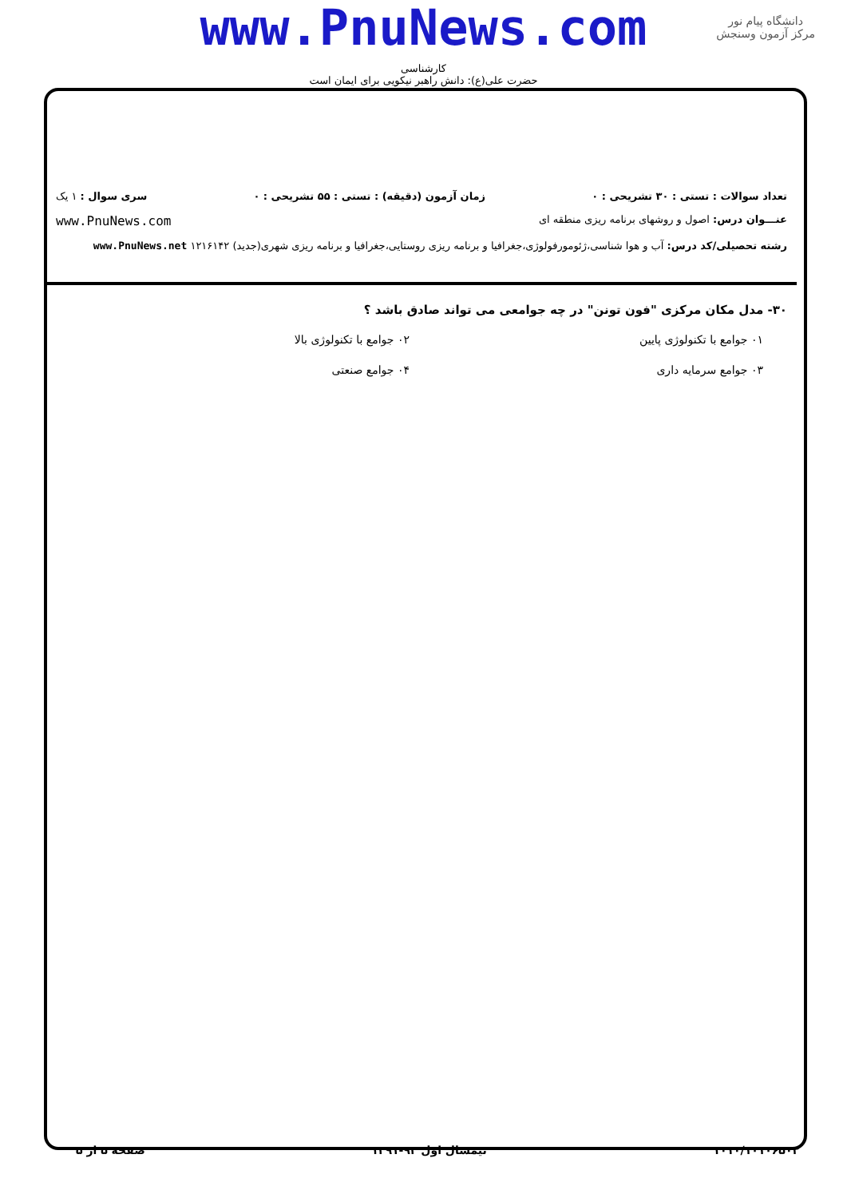www.PnuNews.com
کارشناسی
حضرت علی(ع): دانش راهبر نیکویی برای ایمان است
دانشگاه پیام نور
مرکز آزمون وسنجش
تعداد سوالات : تستی : ۳۰ تشریحی : ۰ زمان آزمون (دقیقه) : تستی : ۵۵ تشریحی : ۰ سری سوال : ۱ یک
عنـــوان درس: اصول و روشهای برنامه ریزی منطقه ای www.PnuNews.com
رشته تحصیلی/کد درس: آب و هوا شناسی،ژئومورفولوژی،جغرافیا و برنامه ریزی روستایی،جغرافیا و برنامه ریزی شهری(جدید) ۱۲۱۶۱۴۲ www.PnuNews.net
۳۰- مدل مکان مرکزی "فون تونن" در چه جوامعی می تواند صادق باشد ؟
۰۱ جوامع با تکنولوژی پایین
۰۲ جوامع با تکنولوژی بالا
۰۳ جوامع سرمایه داری
۰۴ جوامع صنعتی
۱۰۱۰/۱۰۱۰۶۵۰۳ نیمسال اول ۹۲-۱۳۹۱ صفحه ۵ از ۵